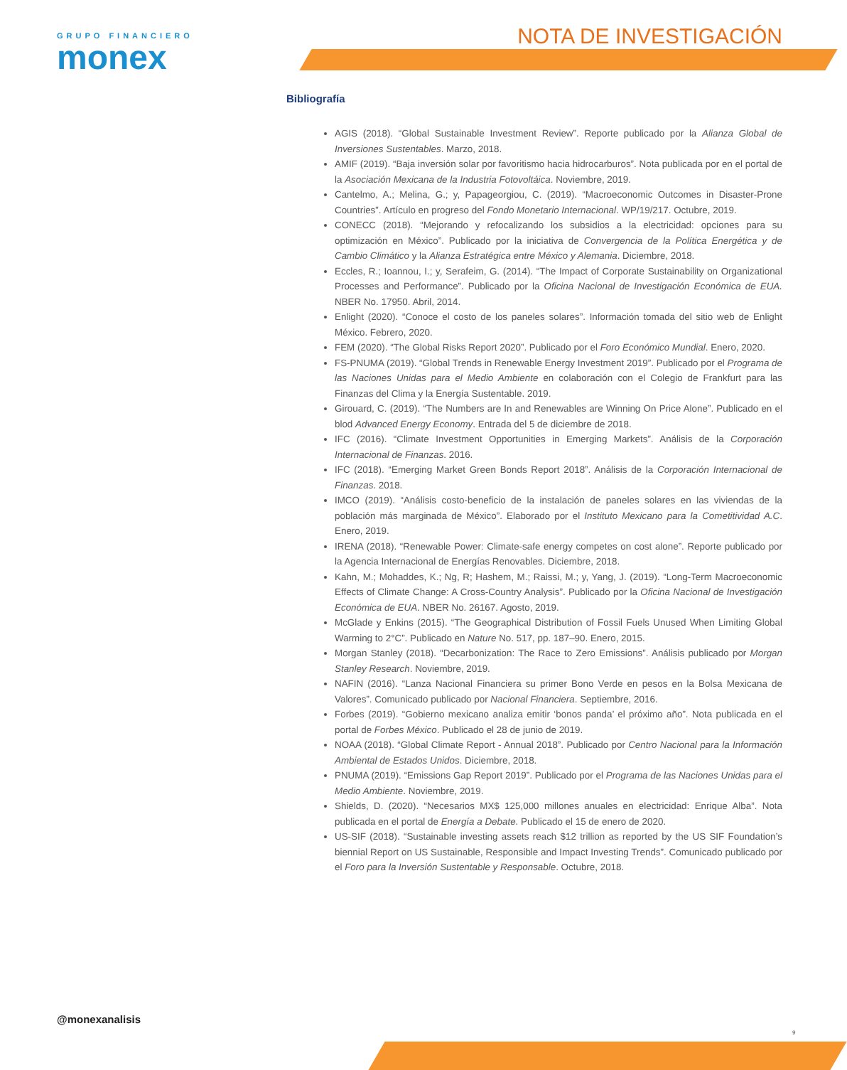GRUPO FINANCIERO
monex
NOTA DE INVESTIGACIÓN
Bibliografía
AGIS (2018). “Global Sustainable Investment Review”. Reporte publicado por la Alianza Global de Inversiones Sustentables. Marzo, 2018.
AMIF (2019). “Baja inversión solar por favoritismo hacia hidrocarburos”. Nota publicada por en el portal de la Asociación Mexicana de la Industria Fotovoltáica. Noviembre, 2019.
Cantelmo, A.; Melina, G.; y, Papageorgiou, C. (2019). “Macroeconomic Outcomes in Disaster-Prone Countries”. Artículo en progreso del Fondo Monetario Internacional. WP/19/217. Octubre, 2019.
CONECC (2018). “Mejorando y refocalizando los subsidios a la electricidad: opciones para su optimización en México”. Publicado por la iniciativa de Convergencia de la Política Energética y de Cambio Climático y la Alianza Estratégica entre México y Alemania. Diciembre, 2018.
Eccles, R.; Ioannou, I.; y, Serafeim, G. (2014). “The Impact of Corporate Sustainability on Organizational Processes and Performance”. Publicado por la Oficina Nacional de Investigación Económica de EUA. NBER No. 17950. Abril, 2014.
Enlight (2020). “Conoce el costo de los paneles solares”. Información tomada del sitio web de Enlight México. Febrero, 2020.
FEM (2020). “The Global Risks Report 2020”. Publicado por el Foro Económico Mundial. Enero, 2020.
FS-PNUMA (2019). “Global Trends in Renewable Energy Investment 2019”. Publicado por el Programa de las Naciones Unidas para el Medio Ambiente en colaboración con el Colegio de Frankfurt para las Finanzas del Clima y la Energía Sustentable. 2019.
Girouard, C. (2019). “The Numbers are In and Renewables are Winning On Price Alone”. Publicado en el blod Advanced Energy Economy. Entrada del 5 de diciembre de 2018.
IFC (2016). “Climate Investment Opportunities in Emerging Markets”. Análisis de la Corporación Internacional de Finanzas. 2016.
IFC (2018). “Emerging Market Green Bonds Report 2018”. Análisis de la Corporación Internacional de Finanzas. 2018.
IMCO (2019). “Análisis costo-beneficio de la instalación de paneles solares en las viviendas de la población más marginada de México”. Elaborado por el Instituto Mexicano para la Cometitividad A.C. Enero, 2019.
IRENA (2018). “Renewable Power: Climate-safe energy competes on cost alone”. Reporte publicado por la Agencia Internacional de Energías Renovables. Diciembre, 2018.
Kahn, M.; Mohaddes, K.; Ng, R; Hashem, M.; Raissi, M.; y, Yang, J. (2019). “Long-Term Macroeconomic Effects of Climate Change: A Cross-Country Analysis”. Publicado por la Oficina Nacional de Investigación Económica de EUA. NBER No. 26167. Agosto, 2019.
McGlade y Enkins (2015). “The Geographical Distribution of Fossil Fuels Unused When Limiting Global Warming to 2°C”. Publicado en Nature No. 517, pp. 187–90. Enero, 2015.
Morgan Stanley (2018). “Decarbonization: The Race to Zero Emissions”. Análisis publicado por Morgan Stanley Research. Noviembre, 2019.
NAFIN (2016). “Lanza Nacional Financiera su primer Bono Verde en pesos en la Bolsa Mexicana de Valores”. Comunicado publicado por Nacional Financiera. Septiembre, 2016.
Forbes (2019). “Gobierno mexicano analiza emitir ‘bonos panda’ el próximo año”. Nota publicada en el portal de Forbes México. Publicado el 28 de junio de 2019.
NOAA (2018). “Global Climate Report - Annual 2018”. Publicado por Centro Nacional para la Información Ambiental de Estados Unidos. Diciembre, 2018.
PNUMA (2019). “Emissions Gap Report 2019”. Publicado por el Programa de las Naciones Unidas para el Medio Ambiente. Noviembre, 2019.
Shields, D. (2020). “Necesarios MX$ 125,000 millones anuales en electricidad: Enrique Alba”. Nota publicada en el portal de Energía a Debate. Publicado el 15 de enero de 2020.
US-SIF (2018). “Sustainable investing assets reach $12 trillion as reported by the US SIF Foundation’s biennial Report on US Sustainable, Responsible and Impact Investing Trends”. Comunicado publicado por el Foro para la Inversión Sustentable y Responsable. Octubre, 2018.
@monexanalisis
9